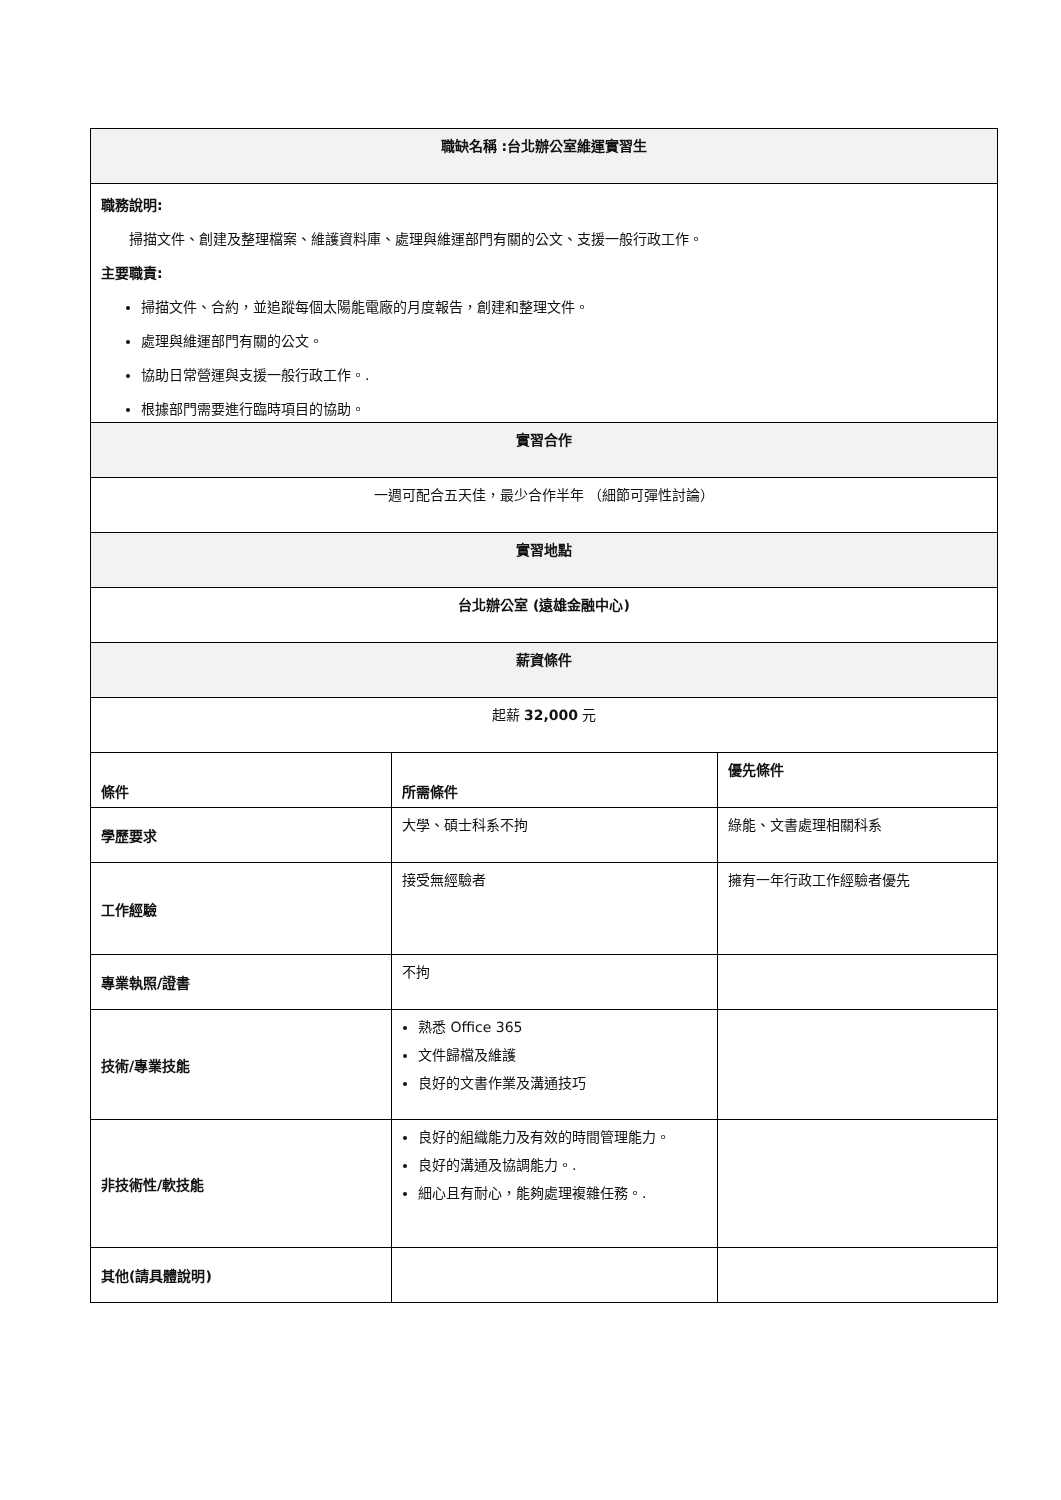| 職缺名稱 :台北辦公室維運實習生 | | |
| 職務說明: 掃描文件、創建及整理檔案、維護資料庫、處理與維運部門有關的公文、支援一般行政工作。 主要職責: 掃描文件、合約，並追蹤每個太陽能電廠的月度報告，創建和整理文件。 處理與維運部門有關的公文。 協助日常營運與支援一般行政工作。. 根據部門需要進行臨時項目的協助。 | | |
| 實習合作 | | |
| 一週可配合五天佳，最少合作半年 （細節可彈性討論） | | |
| 實習地點 | | |
| 台北辦公室 (遠雄金融中心) | | |
| 薪資條件 | | |
| 起薪 32,000 元 | | |
| 條件 | 所需條件 | 優先條件 |
| 學歷要求 | 大學、碩士科系不拘 | 綠能、文書處理相關科系 |
| 工作經驗 | 接受無經驗者 | 擁有一年行政工作經驗者優先 |
| 專業執照/證書 | 不拘 | |
| 技術/專業技能 | 熟悉 Office 365 文件歸檔及維護 良好的文書作業及溝通技巧 | |
| 非技術性/軟技能 | 良好的組織能力及有效的時間管理能力。 良好的溝通及協調能力。. 細心且有耐心，能夠處理複雜任務。. | |
| 其他(請具體說明) | | |